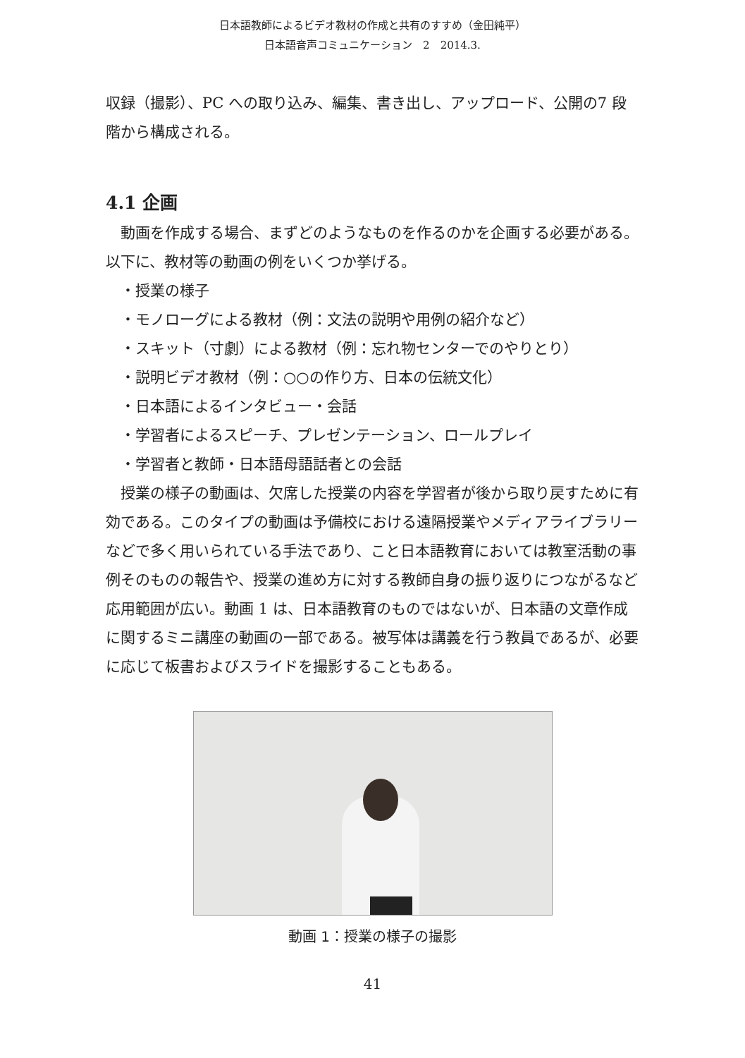日本語教師によるビデオ教材の作成と共有のすすめ（金田純平）
日本語音声コミュニケーション　2　2014.3.
収録（撮影）、PC への取り込み、編集、書き出し、アップロード、公開の7 段階から構成される。
4.1 企画
動画を作成する場合、まずどのようなものを作るのかを企画する必要がある。以下に、教材等の動画の例をいくつか挙げる。
・授業の様子
・モノローグによる教材（例：文法の説明や用例の紹介など）
・スキット（寸劇）による教材（例：忘れ物センターでのやりとり）
・説明ビデオ教材（例：○○の作り方、日本の伝統文化）
・日本語によるインタビュー・会話
・学習者によるスピーチ、プレゼンテーション、ロールプレイ
・学習者と教師・日本語母語話者との会話
授業の様子の動画は、欠席した授業の内容を学習者が後から取り戻すために有効である。このタイプの動画は予備校における遠隔授業やメディアライブラリーなどで多く用いられている手法であり、こと日本語教育においては教室活動の事例そのものの報告や、授業の進め方に対する教師自身の振り返りにつながるなど応用範囲が広い。動画 1 は、日本語教育のものではないが、日本語の文章作成に関するミニ講座の動画の一部である。被写体は講義を行う教員であるが、必要に応じて板書およびスライドを撮影することもある。
動画 1：授業の様子の撮影
41